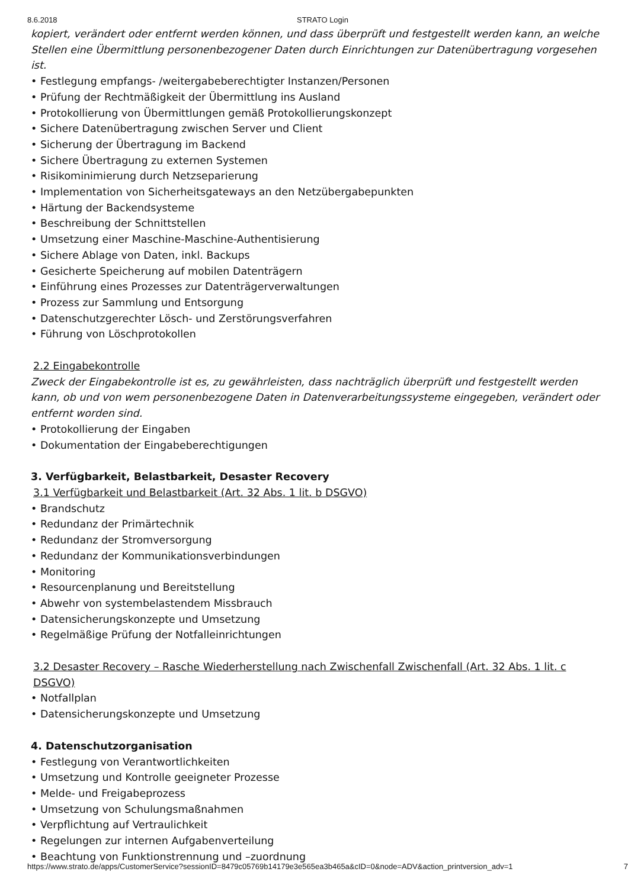8.6.2018 STRATO Login
kopiert, verändert oder entfernt werden können, und dass überprüft und festgestellt werden kann, an welche Stellen eine Übermittlung personenbezogener Daten durch Einrichtungen zur Datenübertragung vorgesehen ist.
• Festlegung empfangs- /weitergabeberechtigter Instanzen/Personen
• Prüfung der Rechtmäßigkeit der Übermittlung ins Ausland
• Protokollierung von Übermittlungen gemäß Protokollierungskonzept
• Sichere Datenübertragung zwischen Server und Client
• Sicherung der Übertragung im Backend
• Sichere Übertragung zu externen Systemen
• Risikominimierung durch Netzseparierung
• Implementation von Sicherheitsgateways an den Netzübergabepunkten
• Härtung der Backendsysteme
• Beschreibung der Schnittstellen
• Umsetzung einer Maschine-Maschine-Authentisierung
• Sichere Ablage von Daten, inkl. Backups
• Gesicherte Speicherung auf mobilen Datenträgern
• Einführung eines Prozesses zur Datenträgerverwaltungen
• Prozess zur Sammlung und Entsorgung
• Datenschutzgerechter Lösch- und Zerstörungsverfahren
• Führung von Löschprotokollen
2.2 Eingabekontrolle
Zweck der Eingabekontrolle ist es, zu gewährleisten, dass nachträglich überprüft und festgestellt werden kann, ob und von wem personenbezogene Daten in Datenverarbeitungssysteme eingegeben, verändert oder entfernt worden sind.
• Protokollierung der Eingaben
• Dokumentation der Eingabeberechtigungen
3. Verfügbarkeit, Belastbarkeit, Desaster Recovery
3.1 Verfügbarkeit und Belastbarkeit (Art. 32 Abs. 1 lit. b DSGVO)
• Brandschutz
• Redundanz der Primärtechnik
• Redundanz der Stromversorgung
• Redundanz der Kommunikationsverbindungen
• Monitoring
• Resourcenplanung und Bereitstellung
• Abwehr von systembelastendem Missbrauch
• Datensicherungskonzepte und Umsetzung
• Regelmäßige Prüfung der Notfalleinrichtungen
3.2 Desaster Recovery – Rasche Wiederherstellung nach Zwischenfall Zwischenfall (Art. 32 Abs. 1 lit. c DSGVO)
• Notfallplan
• Datensicherungskonzepte und Umsetzung
4. Datenschutzorganisation
• Festlegung von Verantwortlichkeiten
• Umsetzung und Kontrolle geeigneter Prozesse
• Melde- und Freigabeprozess
• Umsetzung von Schulungsmaßnahmen
• Verpflichtung auf Vertraulichkeit
• Regelungen zur internen Aufgabenverteilung
• Beachtung von Funktionstrennung und –zuordnung
https://www.strato.de/apps/CustomerService?sessionID=8479c05769b14179e3e565ea3b465a&cID=0&node=ADV&action_printversion_adv=1 7